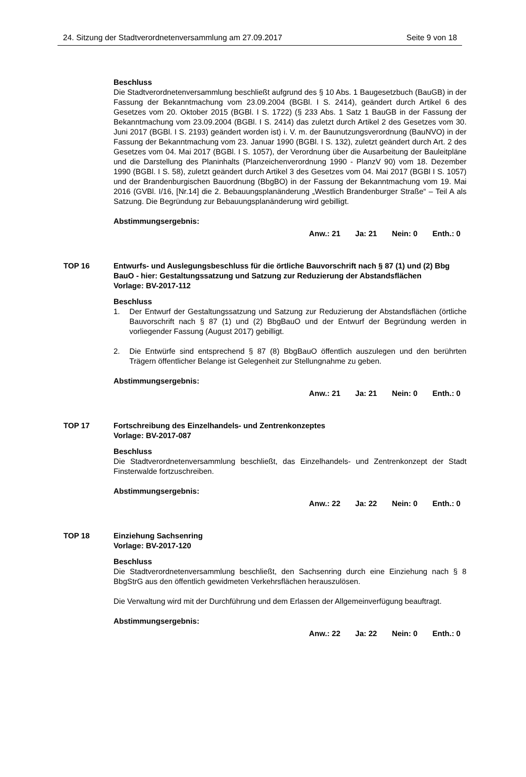24. Sitzung der Stadtverordnetenversammlung am 27.09.2017 Seite 9 von 18
Beschluss
Die Stadtverordnetenversammlung beschließt aufgrund des § 10 Abs. 1 Baugesetzbuch (BauGB) in der Fassung der Bekanntmachung vom 23.09.2004 (BGBl. I S. 2414), geändert durch Artikel 6 des Gesetzes vom 20. Oktober 2015 (BGBl. I S. 1722) (§ 233 Abs. 1 Satz 1 BauGB in der Fassung der Bekanntmachung vom 23.09.2004 (BGBl. I S. 2414) das zuletzt durch Artikel 2 des Gesetzes vom 30. Juni 2017 (BGBl. I S. 2193) geändert worden ist) i. V. m. der Baunutzungsverordnung (BauNVO) in der Fassung der Bekanntmachung vom 23. Januar 1990 (BGBl. I S. 132), zuletzt geändert durch Art. 2 des Gesetzes vom 04. Mai 2017 (BGBl. I S. 1057), der Verordnung über die Ausarbeitung der Bauleitpläne und die Darstellung des Planinhalts (Planzeichenverordnung 1990 - PlanzV 90) vom 18. Dezember 1990 (BGBl. I S. 58), zuletzt geändert durch Artikel 3 des Gesetzes vom 04. Mai 2017 (BGBl I S. 1057) und der Brandenburgischen Bauordnung (BbgBO) in der Fassung der Bekanntmachung vom 19. Mai 2016 (GVBl. I/16, [Nr.14] die 2. Bebauungsplanänderung „Westlich Brandenburger Straße“ – Teil A als Satzung. Die Begründung zur Bebauungsplanänderung wird gebilligt.
Abstimmungsergebnis:
Anw.: 21 Ja: 21 Nein: 0 Enth.: 0
TOP 16 Entwurfs- und Auslegungsbeschluss für die örtliche Bauvorschrift nach § 87 (1) und (2) Bbg BauO - hier: Gestaltungssatzung und Satzung zur Reduzierung der Abstandsflächen
Vorlage: BV-2017-112
Beschluss
1. Der Entwurf der Gestaltungssatzung und Satzung zur Reduzierung der Abstandsflächen (örtliche Bauvorschrift nach § 87 (1) und (2) BbgBauO und der Entwurf der Begründung werden in vorliegender Fassung (August 2017) gebilligt.
2. Die Entwürfe sind entsprechend § 87 (8) BbgBauO öffentlich auszulegen und den berührten Trägern öffentlicher Belange ist Gelegenheit zur Stellungnahme zu geben.
Abstimmungsergebnis:
Anw.: 21 Ja: 21 Nein: 0 Enth.: 0
TOP 17 Fortschreibung des Einzelhandels- und Zentrenkonzeptes
Vorlage: BV-2017-087
Beschluss
Die Stadtverordnetenversammlung beschließt, das Einzelhandels- und Zentrenkonzept der Stadt Finsterwalde fortzuschreiben.
Abstimmungsergebnis:
Anw.: 22 Ja: 22 Nein: 0 Enth.: 0
TOP 18 Einziehung Sachsenring
Vorlage: BV-2017-120
Beschluss
Die Stadtverordnetenversammlung beschließt, den Sachsenring durch eine Einziehung nach § 8 BbgStrG aus den öffentlich gewidmeten Verkehrsflächen herauszulösen.
Die Verwaltung wird mit der Durchführung und dem Erlassen der Allgemeinverfügung beauftragt.
Abstimmungsergebnis:
Anw.: 22 Ja: 22 Nein: 0 Enth.: 0